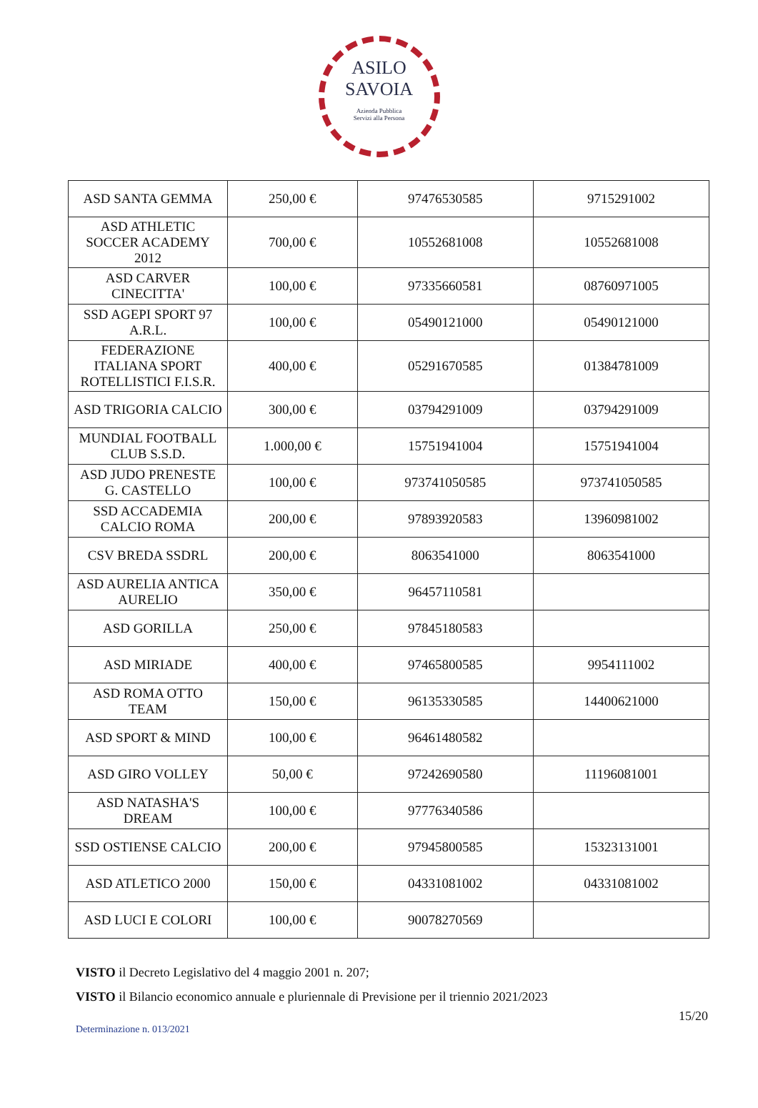ASILO
SAVOIA
Azienda Pubblica
Servizi alla Persona
| ASD SANTA GEMMA | 250,00 € | 97476530585 | 9715291002 |
| ASD ATHLETIC SOCCER ACADEMY 2012 | 700,00 € | 10552681008 | 10552681008 |
| ASD CARVER CINECITTA' | 100,00 € | 97335660581 | 08760971005 |
| SSD AGEPI SPORT 97 A.R.L. | 100,00 € | 05490121000 | 05490121000 |
| FEDERAZIONE ITALIANA SPORT ROTELLISTICI F.I.S.R. | 400,00 € | 05291670585 | 01384781009 |
| ASD TRIGORIA CALCIO | 300,00 € | 03794291009 | 03794291009 |
| MUNDIAL FOOTBALL CLUB S.S.D. | 1.000,00 € | 15751941004 | 15751941004 |
| ASD JUDO PRENESTE G. CASTELLO | 100,00 € | 973741050585 | 973741050585 |
| SSD ACCADEMIA CALCIO ROMA | 200,00 € | 97893920583 | 13960981002 |
| CSV BREDA SSDRL | 200,00 € | 8063541000 | 8063541000 |
| ASD AURELIA ANTICA AURELIO | 350,00 € | 96457110581 | |
| ASD GORILLA | 250,00 € | 97845180583 | |
| ASD MIRIADE | 400,00 € | 97465800585 | 9954111002 |
| ASD ROMA OTTO TEAM | 150,00 € | 96135330585 | 14400621000 |
| ASD SPORT & MIND | 100,00 € | 96461480582 | |
| ASD GIRO VOLLEY | 50,00 € | 97242690580 | 11196081001 |
| ASD NATASHA'S DREAM | 100,00 € | 97776340586 | |
| SSD OSTIENSE CALCIO | 200,00 € | 97945800585 | 15323131001 |
| ASD ATLETICO 2000 | 150,00 € | 04331081002 | 04331081002 |
| ASD LUCI E COLORI | 100,00 € | 90078270569 | |
VISTO il Decreto Legislativo del 4 maggio 2001 n. 207;
VISTO il Bilancio economico annuale e pluriennale di Previsione per il triennio 2021/2023
15/20
Determinazione n. 013/2021